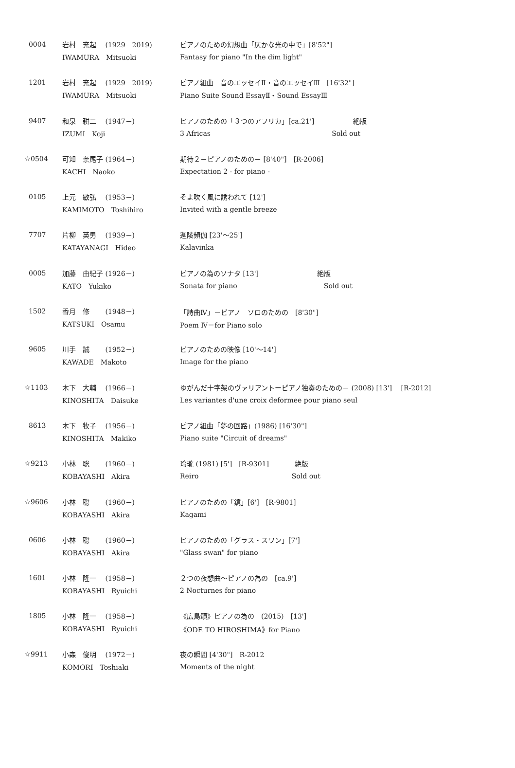| 0004 | 岩村 充起 (1929－2019) | ピアノのための幻想曲「仄かな光の中で」[8'52"] |
| | IWAMURA Mitsuoki | Fantasy for piano "In the dim light" |
| 1201 | 岩村 充起 (1929－2019) | ピアノ組曲 音のエッセイⅡ・音のエッセイⅢ [16'32"] |
| | IWAMURA Mitsuoki | Piano Suite Sound EssayⅡ・Sound EssayⅢ |
| 9407 | 和泉 耕二 (1947－) | ピアノのための「３つのアフリカ」[ca.21'] 絶版 |
| | IZUMI Koji | 3 Africas Sold out |
| ☆0504 | 可知 奈尾子 (1964－) | 期待２－ピアノのための－ [8'40"] [R-2006] |
| | KACHI Naoko | Expectation 2 - for piano - |
| 0105 | 上元 敏弘 (1953－) | そよ吹く風に誘われて [12'] |
| | KAMIMOTO Toshihiro | Invited with a gentle breeze |
| 7707 | 片柳 英男 (1939－) | 迦陵頻伽 [23'～25'] |
| | KATAYANAGI Hideo | Kalavinka |
| 0005 | 加藤 由紀子 (1926－) | ピアノの為のソナタ [13'] 絶版 |
| | KATO Yukiko | Sonata for piano Sold out |
| 1502 | 香月 修 (1948－) | 「詩曲Ⅳ」－ピアノ ソロのための [8'30"] |
| | KATSUKI Osamu | Poem Ⅳ－for Piano solo |
| 9605 | 川手 誠 (1952－) | ピアノのための映像 [10'～14'] |
| | KAWADE Makoto | Image for the piano |
| ☆1103 | 木下 大輔 (1966－) | ゆがんだ十字架のヴァリアントーピアノ独奏のための－ (2008) [13'] [R-2012] |
| | KINOSHITA Daisuke | Les variantes d'une croix deformee pour piano seul |
| 8613 | 木下 牧子 (1956－) | ピアノ組曲「夢の回路」(1986) [16'30"] |
| | KINOSHITA Makiko | Piano suite "Circuit of dreams" |
| ☆9213 | 小林 聡 (1960－) | 玲瓏 (1981) [5'] [R-9301] 絶版 |
| | KOBAYASHI Akira | Reiro Sold out |
| ☆9606 | 小林 聡 (1960－) | ピアノのための「鏡」[6'] [R-9801] |
| | KOBAYASHI Akira | Kagami |
| 0606 | 小林 聡 (1960－) | ピアノのための「グラス・スワン」[7'] |
| | KOBAYASHI Akira | "Glass swan" for piano |
| 1601 | 小林 隆一 (1958－) | ２つの夜想曲～ピアノの為の [ca.9'] |
| | KOBAYASHI Ryuichi | 2 Nocturnes for piano |
| 1805 | 小林 隆一 (1958－) | 《広島頌》ピアノの為の (2015) [13'] |
| | KOBAYASHI Ryuichi | 《ODE TO HIROSHIMA》for Piano |
| ☆9911 | 小森 俊明 (1972－) | 夜の瞬間 [4'30"] R-2012 |
| | KOMORI Toshiaki | Moments of the night |